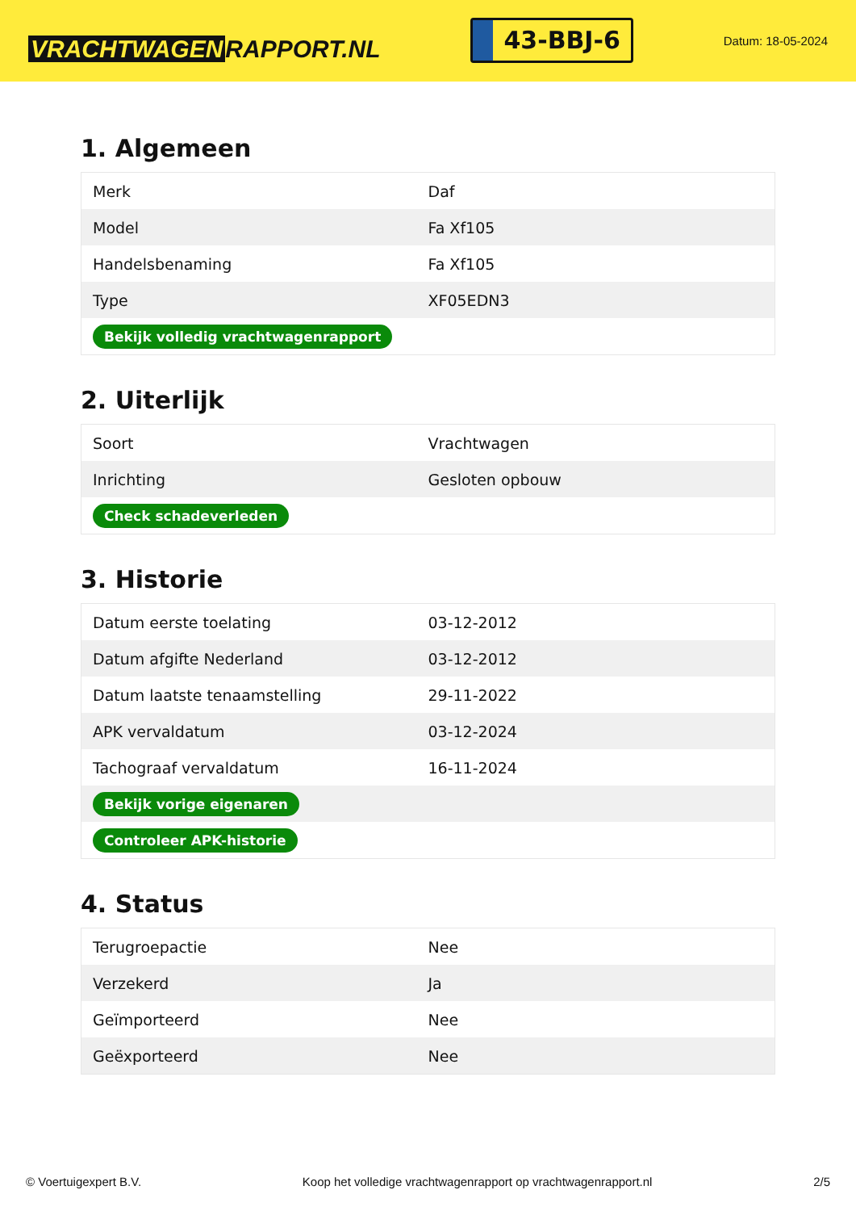VRACHTWAGEN RAPPORT.NL
43-BBJ-6
Datum: 18-05-2024
1. Algemeen
| Merk | Daf |
| Model | Fa Xf105 |
| Handelsbenaming | Fa Xf105 |
| Type | XF05EDN3 |
| Bekijk volledig vrachtwagenrapport | |
2. Uiterlijk
| Soort | Vrachtwagen |
| Inrichting | Gesloten opbouw |
| Check schadeverleden | |
3. Historie
| Datum eerste toelating | 03-12-2012 |
| Datum afgifte Nederland | 03-12-2012 |
| Datum laatste tenaamstelling | 29-11-2022 |
| APK vervaldatum | 03-12-2024 |
| Tachograaf vervaldatum | 16-11-2024 |
| Bekijk vorige eigenaren | |
| Controleer APK-historie | |
4. Status
| Terugroepactie | Nee |
| Verzekerd | Ja |
| Geïmporteerd | Nee |
| Geëxporteerd | Nee |
© Voertuigexpert B.V. Koop het volledige vrachtwagenrapport op vrachtwagenrapport.nl 2/5